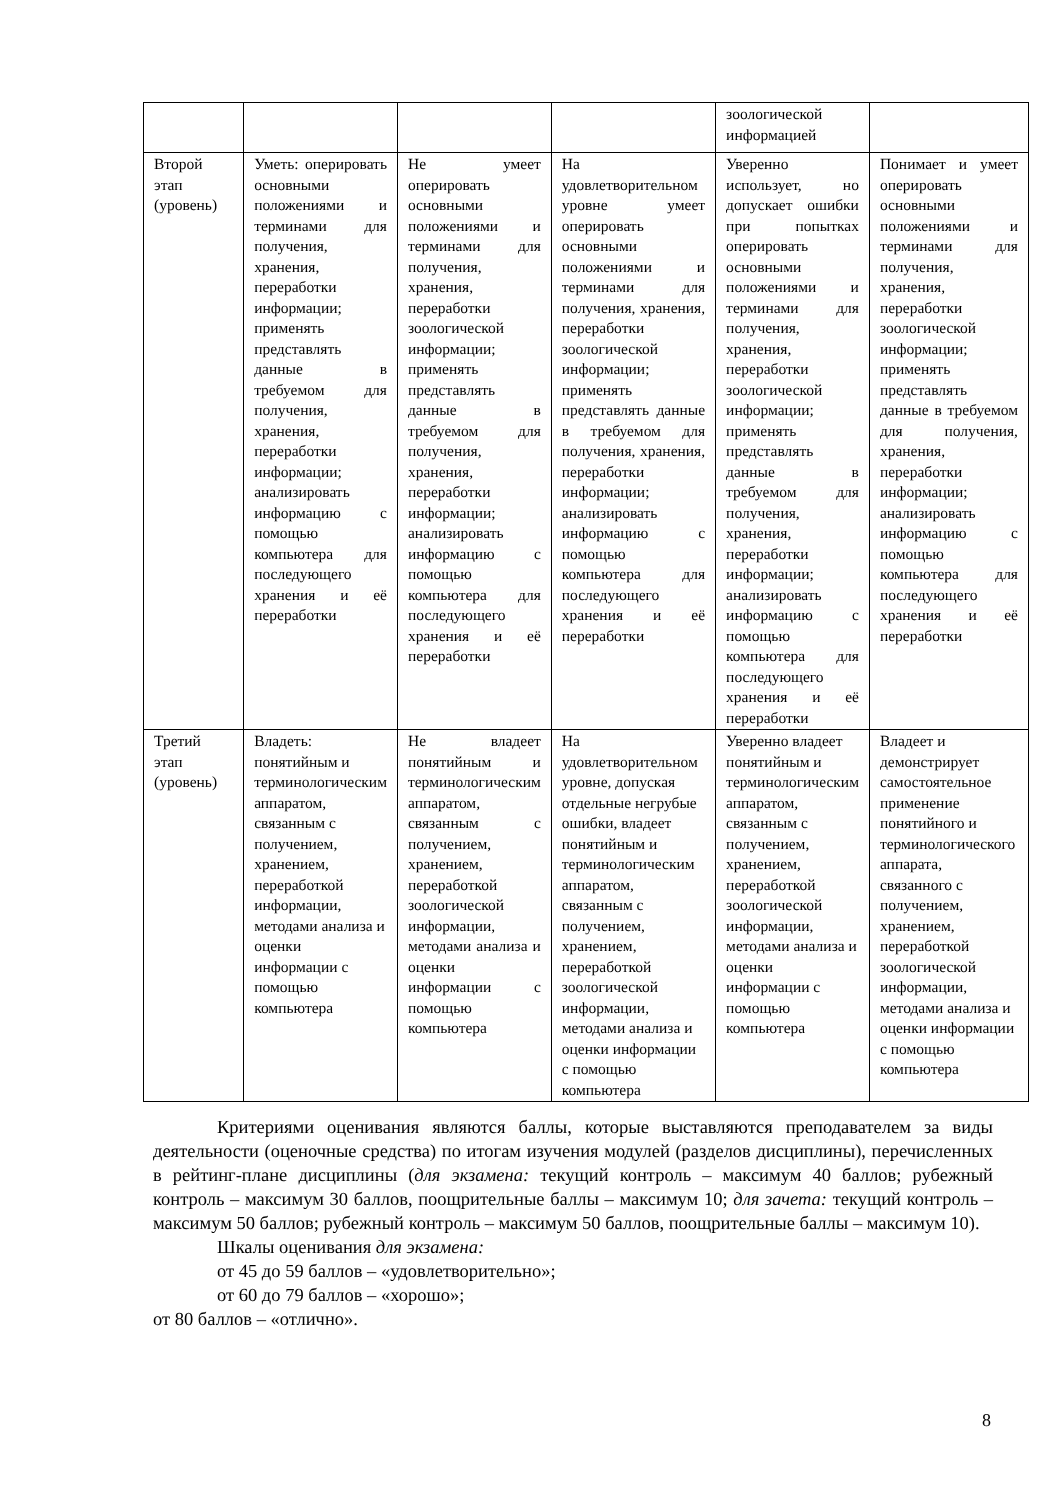| | | | | зоологической информацией | |
| Второй этап (уровень) | Уметь: оперировать основными положениями и терминами для получения, хранения, переработки информации; применять представлять данные в требуемом для получения, хранения, переработки информации; анализировать информацию с помощью компьютера для последующего хранения и её переработки | Не умеет оперировать основными положениями и терминами для получения, хранения, переработки зоологической информации; применять представлять данные в требуемом для получения, хранения, переработки информации; анализировать информацию с помощью компьютера для последующего хранения и её переработки | На удовлетворительном уровне умеет оперировать основными положениями и терминами для получения, хранения, переработки зоологической информации; применять представлять данные в требуемом для получения, хранения, переработки информации; анализировать информацию с помощью компьютера для последующего хранения и её переработки | Уверенно использует, но допускает ошибки при попытках оперировать основными положениями и терминами для получения, хранения, переработки зоологической информации; применять представлять данные в требуемом для получения, хранения, переработки информации; анализировать информацию с помощью компьютера для последующего хранения и её переработки | Понимает и умеет оперировать основными положениями и терминами для получения, хранения, переработки зоологической информации; применять представлять данные в требуемом для получения, хранения, переработки информации; анализировать информацию с помощью компьютера для последующего хранения и её переработки |
| Третий этап (уровень) | Владеть: понятийным и терминологическим аппаратом, связанным с получением, хранением, переработкой информации, методами анализа и оценки информации с помощью компьютера | Не владеет понятийным и терминологическим аппаратом, связанным с получением, хранением, переработкой зоологической информации, методами анализа и оценки информации с помощью компьютера | На удовлетворительном уровне, допуская отдельные негрубые ошибки, владеет понятийным и терминологическим аппаратом, связанным с получением, хранением, переработкой зоологической информации, методами анализа и оценки информации с помощью компьютера | Уверенно владеет понятийным и терминологическим аппаратом, связанным с получением, хранением, переработкой зоологической информации, методами анализа и оценки информации с помощью компьютера | Владеет и демонстрирует самостоятельное применение понятийного и терминологического аппарата, связанного с получением, хранением, переработкой зоологической информации, методами анализа и оценки информации с помощью компьютера |
Критериями оценивания являются баллы, которые выставляются преподавателем за виды деятельности (оценочные средства) по итогам изучения модулей (разделов дисциплины), перечисленных в рейтинг-плане дисциплины (для экзамена: текущий контроль – максимум 40 баллов; рубежный контроль – максимум 30 баллов, поощрительные баллы – максимум 10; для зачета: текущий контроль – максимум 50 баллов; рубежный контроль – максимум 50 баллов, поощрительные баллы – максимум 10).
Шкалы оценивания для экзамена:
от 45 до 59 баллов – «удовлетворительно»;
от 60 до 79 баллов – «хорошо»;
от 80 баллов – «отлично».
8